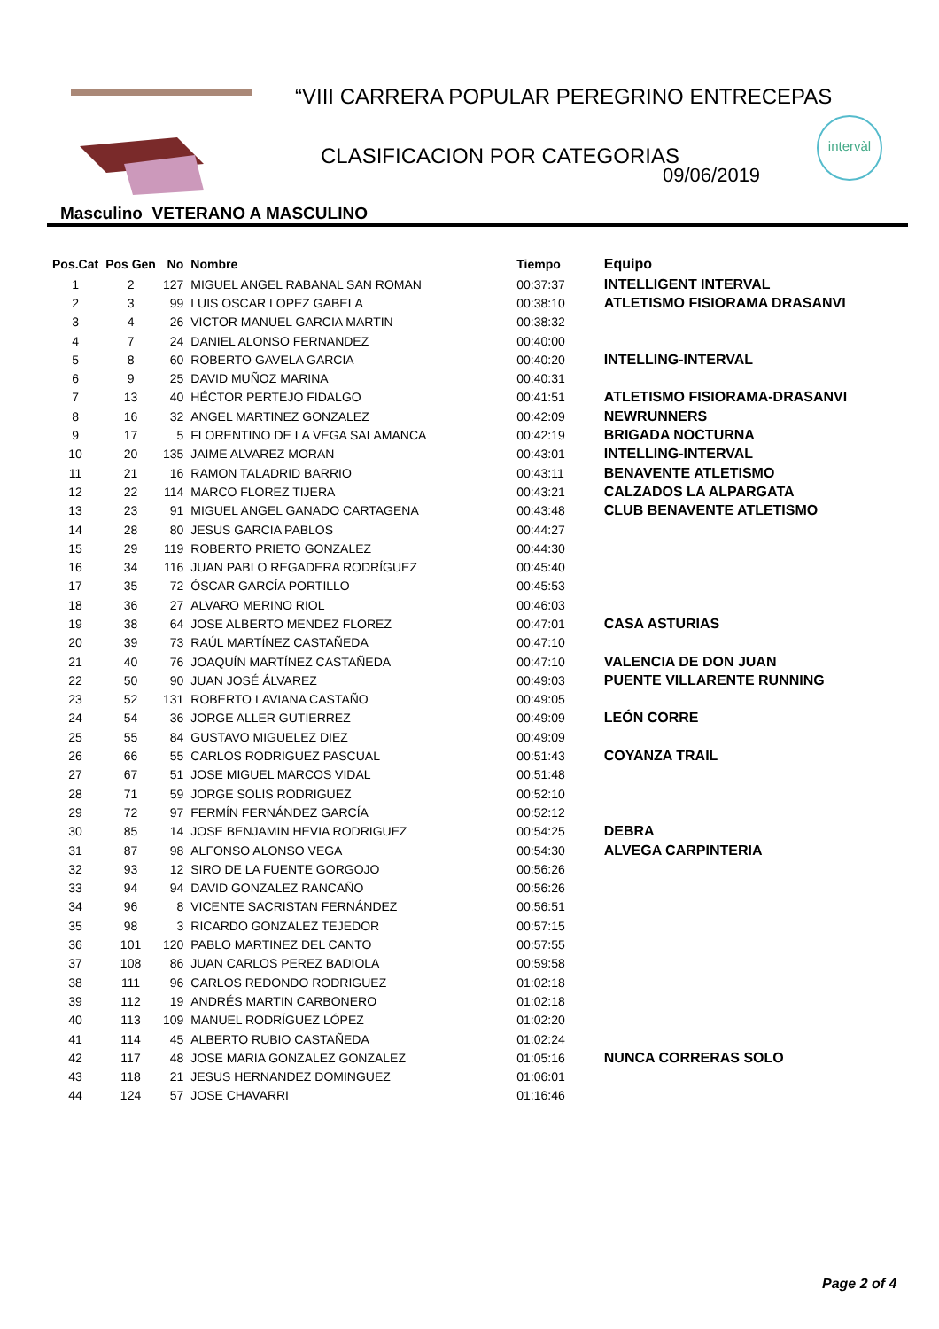“VIII CARRERA POPULAR PEREGRINO ENTRECEPAS
CLASIFICACION POR CATEGORIAS
09/06/2019
intervàl
Masculino VETERANO A MASCULINO
| Pos.Cat | Pos Gen | No | Nombre | Tiempo | Equipo |
| --- | --- | --- | --- | --- | --- |
| 1 | 2 | 127 | MIGUEL ANGEL RABANAL SAN ROMAN | 00:37:37 | INTELLIGENT INTERVAL |
| 2 | 3 | 99 | LUIS OSCAR LOPEZ GABELA | 00:38:10 | ATLETISMO FISIORAMA DRASANVI |
| 3 | 4 | 26 | VICTOR MANUEL GARCIA MARTIN | 00:38:32 | |
| 4 | 7 | 24 | DANIEL ALONSO FERNANDEZ | 00:40:00 | |
| 5 | 8 | 60 | ROBERTO GAVELA GARCIA | 00:40:20 | INTELLING-INTERVAL |
| 6 | 9 | 25 | DAVID MUÑOZ MARINA | 00:40:31 | |
| 7 | 13 | 40 | HÉCTOR PERTEJO FIDALGO | 00:41:51 | ATLETISMO FISIORAMA-DRASANVI |
| 8 | 16 | 32 | ANGEL MARTINEZ GONZALEZ | 00:42:09 | NEWRUNNERS |
| 9 | 17 | 5 | FLORENTINO DE LA VEGA SALAMANCA | 00:42:19 | BRIGADA NOCTURNA |
| 10 | 20 | 135 | JAIME ALVAREZ MORAN | 00:43:01 | INTELLING-INTERVAL |
| 11 | 21 | 16 | RAMON TALADRID BARRIO | 00:43:11 | BENAVENTE ATLETISMO |
| 12 | 22 | 114 | MARCO FLOREZ TIJERA | 00:43:21 | CALZADOS LA ALPARGATA |
| 13 | 23 | 91 | MIGUEL ANGEL GANADO CARTAGENA | 00:43:48 | CLUB BENAVENTE ATLETISMO |
| 14 | 28 | 80 | JESUS GARCIA PABLOS | 00:44:27 | |
| 15 | 29 | 119 | ROBERTO PRIETO GONZALEZ | 00:44:30 | |
| 16 | 34 | 116 | JUAN PABLO REGADERA RODRÍGUEZ | 00:45:40 | |
| 17 | 35 | 72 | ÓSCAR GARCÍA PORTILLO | 00:45:53 | |
| 18 | 36 | 27 | ALVARO MERINO RIOL | 00:46:03 | |
| 19 | 38 | 64 | JOSE ALBERTO MENDEZ FLOREZ | 00:47:01 | CASA ASTURIAS |
| 20 | 39 | 73 | RAÚL MARTÍNEZ CASTAÑEDA | 00:47:10 | |
| 21 | 40 | 76 | JOAQUÍN MARTÍNEZ CASTAÑEDA | 00:47:10 | VALENCIA DE DON JUAN |
| 22 | 50 | 90 | JUAN JOSÉ ÁLVAREZ | 00:49:03 | PUENTE VILLARENTE RUNNING |
| 23 | 52 | 131 | ROBERTO LAVIANA CASTAÑO | 00:49:05 | |
| 24 | 54 | 36 | JORGE ALLER GUTIERREZ | 00:49:09 | LEÓN CORRE |
| 25 | 55 | 84 | GUSTAVO MIGUELEZ DIEZ | 00:49:09 | |
| 26 | 66 | 55 | CARLOS RODRIGUEZ PASCUAL | 00:51:43 | COYANZA TRAIL |
| 27 | 67 | 51 | JOSE MIGUEL MARCOS VIDAL | 00:51:48 | |
| 28 | 71 | 59 | JORGE SOLIS RODRIGUEZ | 00:52:10 | |
| 29 | 72 | 97 | FERMÍN FERNÁNDEZ GARCÍA | 00:52:12 | |
| 30 | 85 | 14 | JOSE BENJAMIN HEVIA RODRIGUEZ | 00:54:25 | DEBRA |
| 31 | 87 | 98 | ALFONSO ALONSO VEGA | 00:54:30 | ALVEGA CARPINTERIA |
| 32 | 93 | 12 | SIRO DE LA FUENTE GORGOJO | 00:56:26 | |
| 33 | 94 | 94 | DAVID GONZALEZ RANCAÑO | 00:56:26 | |
| 34 | 96 | 8 | VICENTE SACRISTAN FERNÁNDEZ | 00:56:51 | |
| 35 | 98 | 3 | RICARDO GONZALEZ TEJEDOR | 00:57:15 | |
| 36 | 101 | 120 | PABLO MARTINEZ DEL CANTO | 00:57:55 | |
| 37 | 108 | 86 | JUAN CARLOS PEREZ BADIOLA | 00:59:58 | |
| 38 | 111 | 96 | CARLOS REDONDO RODRIGUEZ | 01:02:18 | |
| 39 | 112 | 19 | ANDRÉS MARTIN CARBONERO | 01:02:18 | |
| 40 | 113 | 109 | MANUEL RODRÍGUEZ LÓPEZ | 01:02:20 | |
| 41 | 114 | 45 | ALBERTO RUBIO CASTAÑEDA | 01:02:24 | |
| 42 | 117 | 48 | JOSE MARIA GONZALEZ GONZALEZ | 01:05:16 | NUNCA CORRERAS SOLO |
| 43 | 118 | 21 | JESUS HERNANDEZ DOMINGUEZ | 01:06:01 | |
| 44 | 124 | 57 | JOSE CHAVARRI | 01:16:46 | |
Page 2 of 4